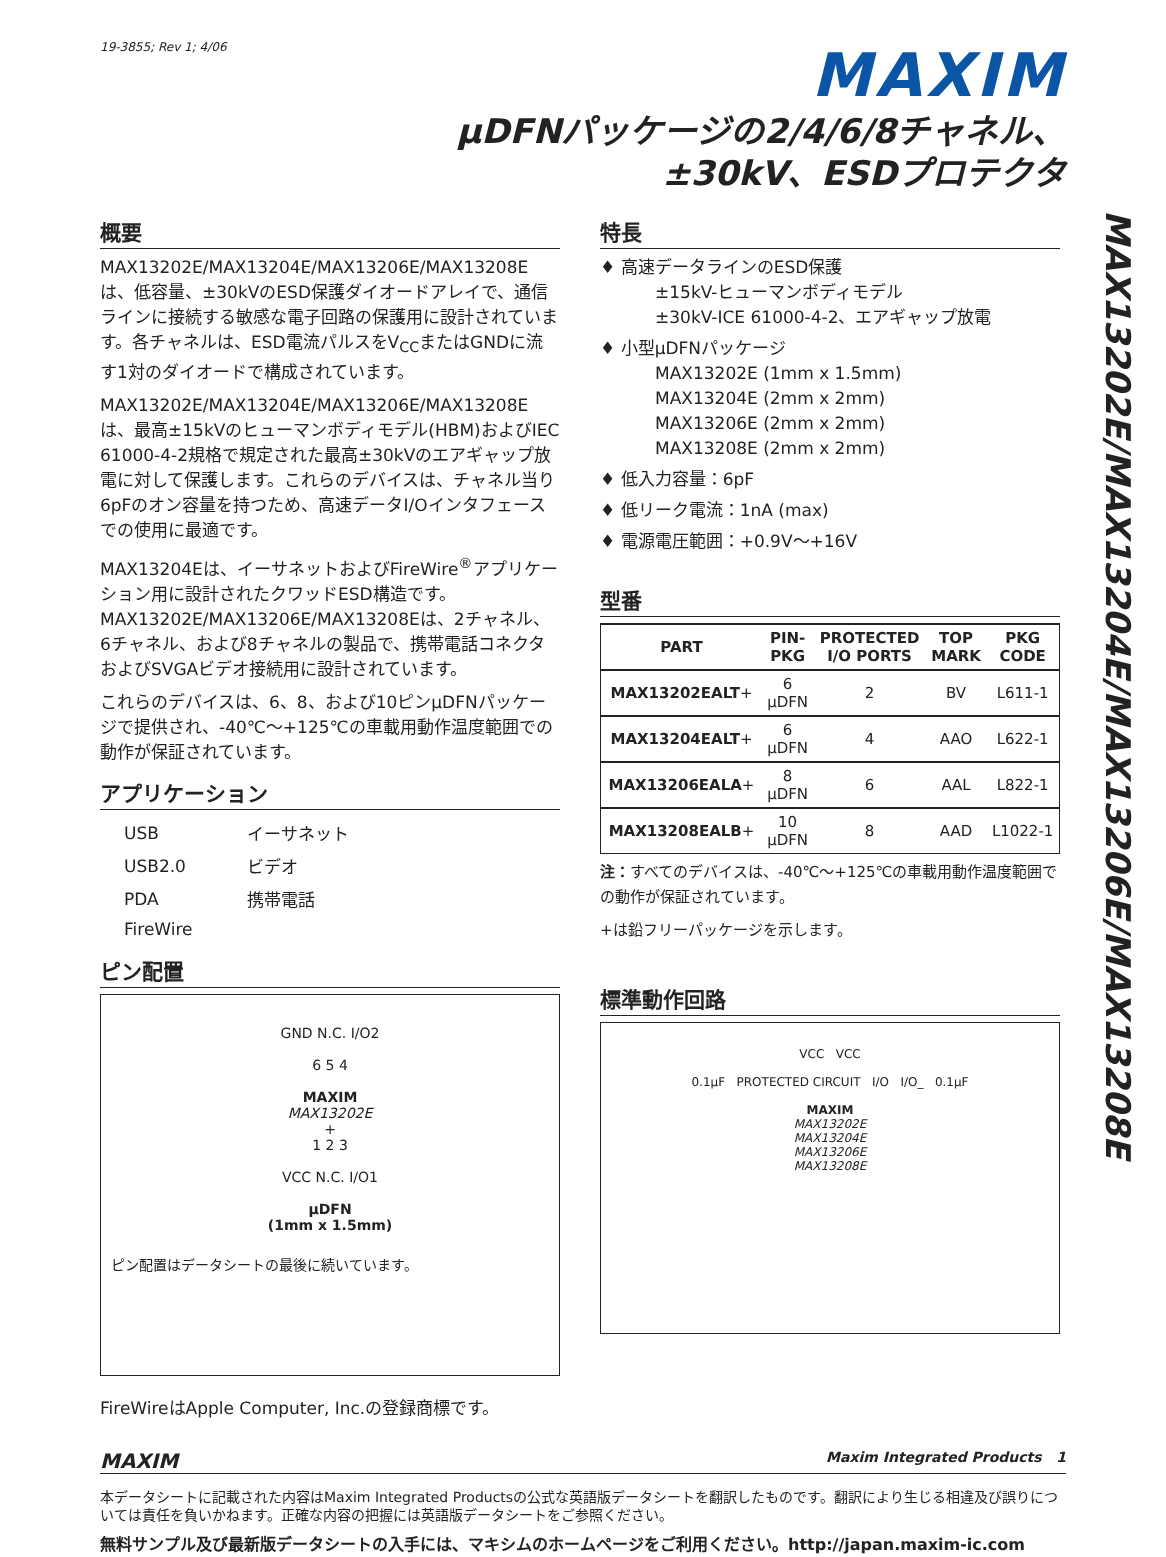19-3855; Rev 1; 4/06
MAXIM
µDFNパッケージの2/4/6/8チャネル、
±30kV、ESDプロテクタ
MAX13202E/MAX13204E/MAX13206E/MAX13208E
概要
MAX13202E/MAX13204E/MAX13206E/MAX13208Eは、低容量、±30kVのESD保護ダイオードアレイで、通信ラインに接続する敏感な電子回路の保護用に設計されています。各チャネルは、ESD電流パルスをV<sub>CC</sub>またはGNDに流す1対のダイオードで構成されています。
MAX13202E/MAX13204E/MAX13206E/MAX13208Eは、最高±15kVのヒューマンボディモデル(HBM)およびIEC 61000-4-2規格で規定された最高±30kVのエアギャップ放電に対して保護します。これらのデバイスは、チャネル当り6pFのオン容量を持つため、高速データI/Oインタフェースでの使用に最適です。
MAX13204Eは、イーサネットおよびFireWire<sup>®</sup>アプリケーション用に設計されたクワッドESD構造です。MAX13202E/MAX13206E/MAX13208Eは、2チャネル、6チャネル、および8チャネルの製品で、携帯電話コネクタおよびSVGAビデオ接続用に設計されています。
これらのデバイスは、6、8、および10ピンµDFNパッケージで提供され、-40℃～+125℃の車載用動作温度範囲での動作が保証されています。
アプリケーション
| USB | イーサネット |
| USB2.0 | ビデオ |
| PDA | 携帯電話 |
| FireWire | |
ピン配置
GND N.C. I/O2
6 5 4
MAXIM
MAX13202E
+
1 2 3
VCC N.C. I/O1
µDFN
(1mm x 1.5mm)
ピン配置はデータシートの最後に続いています。
FireWireはApple Computer, Inc.の登録商標です。
特長
♦ 高速データラインのESD保護
±15kV-ヒューマンボディモデル
±30kV-ICE 61000-4-2、エアギャップ放電
♦ 小型µDFNパッケージ
MAX13202E (1mm x 1.5mm)
MAX13204E (2mm x 2mm)
MAX13206E (2mm x 2mm)
MAX13208E (2mm x 2mm)
♦ 低入力容量：6pF
♦ 低リーク電流：1nA (max)
♦ 電源電圧範囲：+0.9V～+16V
型番
| PART | PIN- PKG | PROTECTED I/O PORTS | TOP MARK | PKG CODE |
| --- | --- | --- | --- | --- |
| MAX13202EALT + | 6 µDFN | 2 | BV | L611-1 |
| MAX13204EALT + | 6 µDFN | 4 | AAO | L622-1 |
| MAX13206EALA + | 8 µDFN | 6 | AAL | L822-1 |
| MAX13208EALB + | 10 µDFN | 8 | AAD | L1022-1 |
注：すべてのデバイスは、-40℃～+125℃の車載用動作温度範囲での動作が保証されています。
+は鉛フリーパッケージを示します。
標準動作回路
VCC VCC
0.1µF PROTECTED CIRCUIT I/O I/O_ 0.1µF
MAXIM
MAX13202E
MAX13204E
MAX13206E
MAX13208E
MAXIM Maxim Integrated Products 1
本データシートに記載された内容はMaxim Integrated Productsの公式な英語版データシートを翻訳したものです。翻訳により生じる相違及び誤りについては責任を負いかねます。正確な内容の把握には英語版データシートをご参照ください。
無料サンプル及び最新版データシートの入手には、マキシムのホームページをご利用ください。http://japan.maxim-ic.com